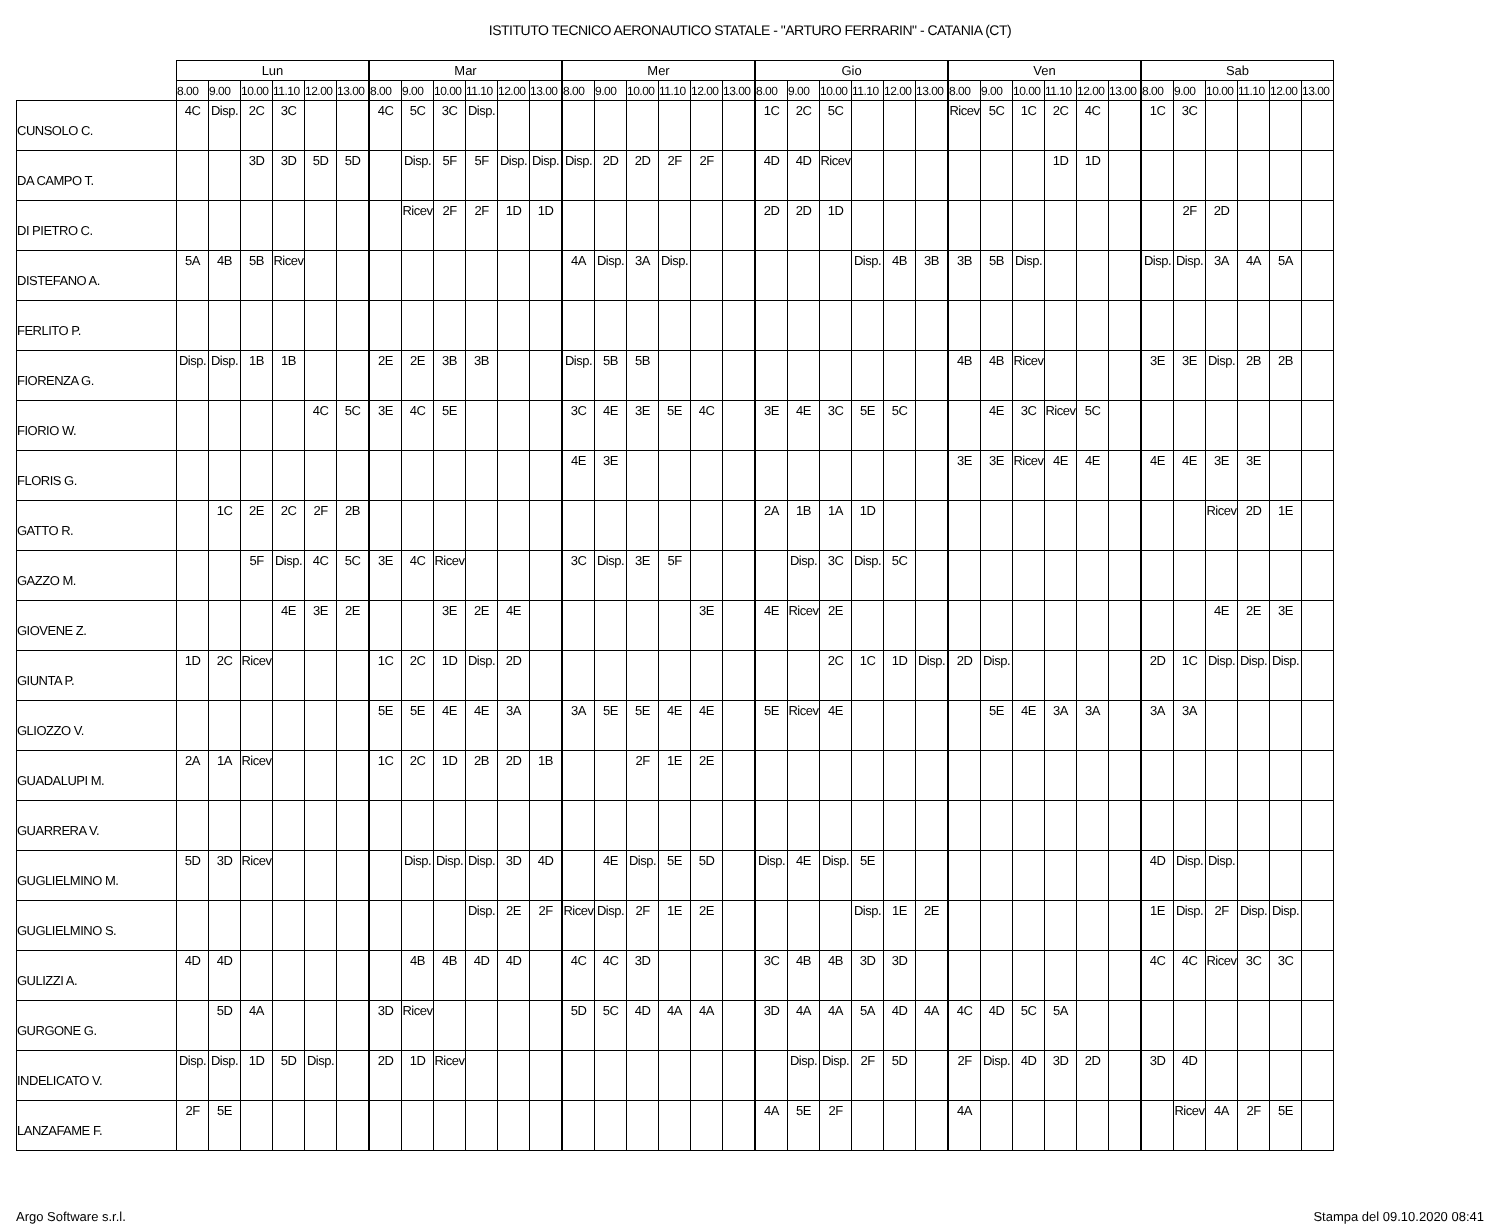ISTITUTO TECNICO AERONAUTICO STATALE - "ARTURO FERRARIN" - CATANIA (CT)
| | Lun | | | | | | Mar | | | | | | Mer | | | | | | Gio | | | | | | Ven | | | | | | Sab | | | | | |
| --- | --- | --- | --- | --- | --- | --- | --- | --- | --- | --- | --- | --- | --- | --- | --- | --- | --- | --- | --- | --- | --- | --- | --- | --- | --- | --- | --- | --- | --- | --- | --- | --- | --- | --- | --- | --- |
| | 8.00 | 9.00 | 10.00 | 11.10 | 12.00 | 13.00 | 8.00 | 9.00 | 10.00 | 11.10 | 12.00 | 13.00 | 8.00 | 9.00 | 10.00 | 11.10 | 12.00 | 13.00 | 8.00 | 9.00 | 10.00 | 11.10 | 12.00 | 13.00 | 8.00 | 9.00 | 10.00 | 11.10 | 12.00 | 13.00 | 8.00 | 9.00 | 10.00 | 11.10 | 12.00 | 13.00 |
| CUNSOLO C. | 4C | Disp. | 2C | 3C | | | 4C | 5C | 3C | Disp. | | | | | | | | | 1C | 2C | 5C | | | | Ricev | 5C | 1C | 2C | 4C | | 1C | 3C | | | | |
| DA CAMPO T. | | | 3D | 3D | 5D | 5D | | Disp. | 5F | 5F | Disp. | Disp. | Disp. | 2D | 2D | 2F | 2F | | 4D | 4D | Ricev | | | | | | | 1D | 1D | | | | | | | |
| DI PIETRO C. | | | | | | | | Ricev | 2F | 2F | 1D | 1D | | | | | | | 2D | 2D | 1D | | | | | | | | | | | 2F | 2D | | | |
| DISTEFANO A. | 5A | 4B | 5B | Ricev | | | | | | | | | 4A | Disp. | 3A | Disp. | | | | | | Disp. | 4B | 3B | 3B | 5B | Disp. | | | | Disp. | Disp. | 3A | 4A | 5A | |
| FERLITO P. | | | | | | | | | | | | | | | | | | | | | | | | | | | | | | | | | | | | |
| FIORENZA G. | Disp. | Disp. | 1B | 1B | | | 2E | 2E | 3B | 3B | | | Disp. | 5B | 5B | | | | | | | | | | 4B | 4B | Ricev | | | | 3E | 3E | Disp. | 2B | 2B | |
| FIORIO W. | | | | | 4C | 5C | 3E | 4C | 5E | | | | 3C | 4E | 3E | 5E | 4C | | 3E | 4E | 3C | 5E | 5C | | | 4E | 3C | Ricev | 5C | | | | | | | |
| FLORIS G. | | | | | | | | | | | | | 4E | 3E | | | | | | | | | | | 3E | 3E | Ricev | 4E | 4E | | 4E | 4E | 3E | 3E | | |
| GATTO R. | | 1C | 2E | 2C | 2F | 2B | | | | | | | | | | | | | 2A | 1B | 1A | 1D | | | | | | | | | | | Ricev | 2D | 1E | |
| GAZZO M. | | | 5F | Disp. | 4C | 5C | 3E | 4C | Ricev | | | | 3C | Disp. | 3E | 5F | | | | Disp. | 3C | Disp. | 5C | | | | | | | | | | | | | |
| GIOVENE Z. | | | | 4E | 3E | 2E | | | 3E | 2E | 4E | | | | | | 3E | | 4E | Ricev | 2E | | | | | | | | | | | | 4E | 2E | 3E | |
| GIUNTA P. | 1D | 2C | Ricev | | | | 1C | 2C | 1D | Disp. | 2D | | | | | | | | | | 2C | 1C | 1D | Disp. | 2D | Disp. | | | | | 2D | 1C | Disp. | Disp. | Disp. | |
| GLIOZZO V. | | | | | | | 5E | 5E | 4E | 4E | 3A | | 3A | 5E | 5E | 4E | 4E | | 5E | Ricev | 4E | | | | | 5E | 4E | 3A | 3A | | 3A | 3A | | | | |
| GUADALUPI M. | 2A | 1A | Ricev | | | | 1C | 2C | 1D | 2B | 2D | 1B | | | 2F | 1E | 2E | | | | | | | | | | | | | | | | | | | |
| GUARRERA V. | | | | | | | | | | | | | | | | | | | | | | | | | | | | | | | | | | | | |
| GUGLIELMINO M. | 5D | 3D | Ricev | | | | | Disp. | Disp. | Disp. | 3D | 4D | | 4E | Disp. | 5E | 5D | | Disp. | 4E | Disp. | 5E | | | | | | | | | 4D | Disp. | Disp. | | | |
| GUGLIELMINO S. | | | | | | | | | | Disp. | 2E | 2F | Ricev | Disp. | 2F | 1E | 2E | | | | | Disp. | 1E | 2E | | | | | | | 1E | Disp. | 2F | Disp. | Disp. | |
| GULIZZI A. | 4D | 4D | | | | | | 4B | 4B | 4D | 4D | | 4C | 4C | 3D | | | | 3C | 4B | 4B | 3D | 3D | | | | | | | | 4C | 4C | Ricev | 3C | 3C | |
| GURGONE G. | | 5D | 4A | | | | 3D | Ricev | | | | | 5D | 5C | 4D | 4A | 4A | | 3D | 4A | 4A | 5A | 4D | 4A | 4C | 4D | 5C | 5A | | | | | | | | |
| INDELICATO V. | Disp. | Disp. | 1D | 5D | Disp. | | 2D | 1D | Ricev | | | | | | | | | | | Disp. | Disp. | 2F | 5D | | 2F | Disp. | 4D | 3D | 2D | | 3D | 4D | | | | |
| LANZAFAME F. | 2F | 5E | | | | | | | | | | | | | | | | | 4A | 5E | 2F | | | | 4A | | | | | | | Ricev | 4A | 2F | 5E | |
Argo Software s.r.l. Stampa del 09.10.2020 08:41